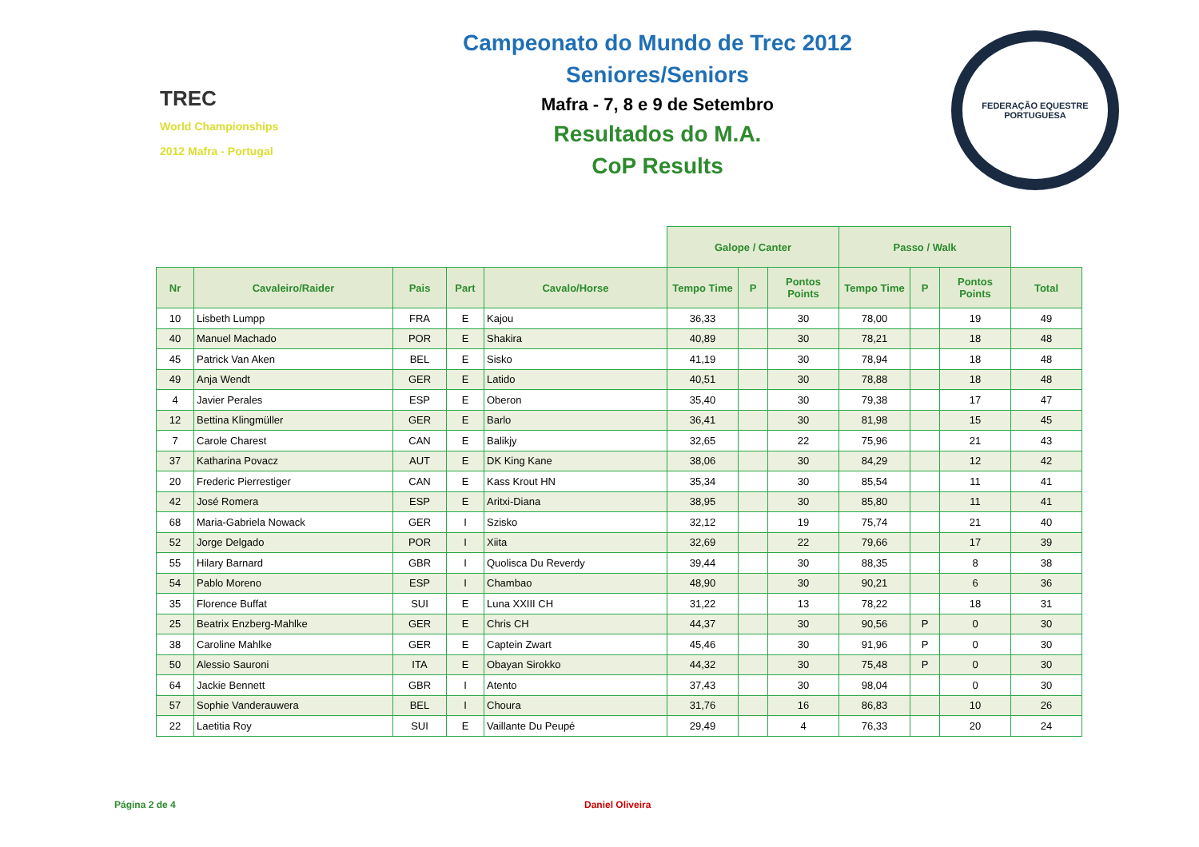TREC
World Championships 2012 Mafra - Portugal
Campeonato do Mundo de Trec 2012
Seniores/Seniors
Mafra - 7, 8 e 9 de Setembro
Resultados do M.A.
CoP Results
FEDERAÇÃO EQUESTRE PORTUGUESA
| | | | | | Galope / Canter | | | Passo / Walk | | | |
| Nr | Cavaleiro/Raider | Pais | Part | Cavalo/Horse | Tempo Time | P | Pontos Points | Tempo Time | P | Pontos Points | Total |
| 10 | Lisbeth Lumpp | FRA | E | Kajou | 36,33 | | 30 | 78,00 | | 19 | 49 |
| 40 | Manuel Machado | POR | E | Shakira | 40,89 | | 30 | 78,21 | | 18 | 48 |
| 45 | Patrick Van Aken | BEL | E | Sisko | 41,19 | | 30 | 78,94 | | 18 | 48 |
| 49 | Anja Wendt | GER | E | Latido | 40,51 | | 30 | 78,88 | | 18 | 48 |
| 4 | Javier Perales | ESP | E | Oberon | 35,40 | | 30 | 79,38 | | 17 | 47 |
| 12 | Bettina Klingmüller | GER | E | Barlo | 36,41 | | 30 | 81,98 | | 15 | 45 |
| 7 | Carole Charest | CAN | E | Balikjy | 32,65 | | 22 | 75,96 | | 21 | 43 |
| 37 | Katharina Povacz | AUT | E | DK King Kane | 38,06 | | 30 | 84,29 | | 12 | 42 |
| 20 | Frederic Pierrestiger | CAN | E | Kass Krout HN | 35,34 | | 30 | 85,54 | | 11 | 41 |
| 42 | José Romera | ESP | E | Aritxi-Diana | 38,95 | | 30 | 85,80 | | 11 | 41 |
| 68 | Maria-Gabriela Nowack | GER | I | Szisko | 32,12 | | 19 | 75,74 | | 21 | 40 |
| 52 | Jorge Delgado | POR | I | Xiita | 32,69 | | 22 | 79,66 | | 17 | 39 |
| 55 | Hilary Barnard | GBR | I | Quolisca Du Reverdy | 39,44 | | 30 | 88,35 | | 8 | 38 |
| 54 | Pablo Moreno | ESP | I | Chambao | 48,90 | | 30 | 90,21 | | 6 | 36 |
| 35 | Florence Buffat | SUI | E | Luna XXIII CH | 31,22 | | 13 | 78,22 | | 18 | 31 |
| 25 | Beatrix Enzberg-Mahlke | GER | E | Chris CH | 44,37 | | 30 | 90,56 | P | 0 | 30 |
| 38 | Caroline Mahlke | GER | E | Captein Zwart | 45,46 | | 30 | 91,96 | P | 0 | 30 |
| 50 | Alessio Sauroni | ITA | E | Obayan Sirokko | 44,32 | | 30 | 75,48 | P | 0 | 30 |
| 64 | Jackie Bennett | GBR | I | Atento | 37,43 | | 30 | 98,04 | | 0 | 30 |
| 57 | Sophie Vanderauwera | BEL | I | Choura | 31,76 | | 16 | 86,83 | | 10 | 26 |
| 22 | Laetitia Roy | SUI | E | Vaillante Du Peupé | 29,49 | | 4 | 76,33 | | 20 | 24 |
Página 2 de 4 Daniel Oliveira